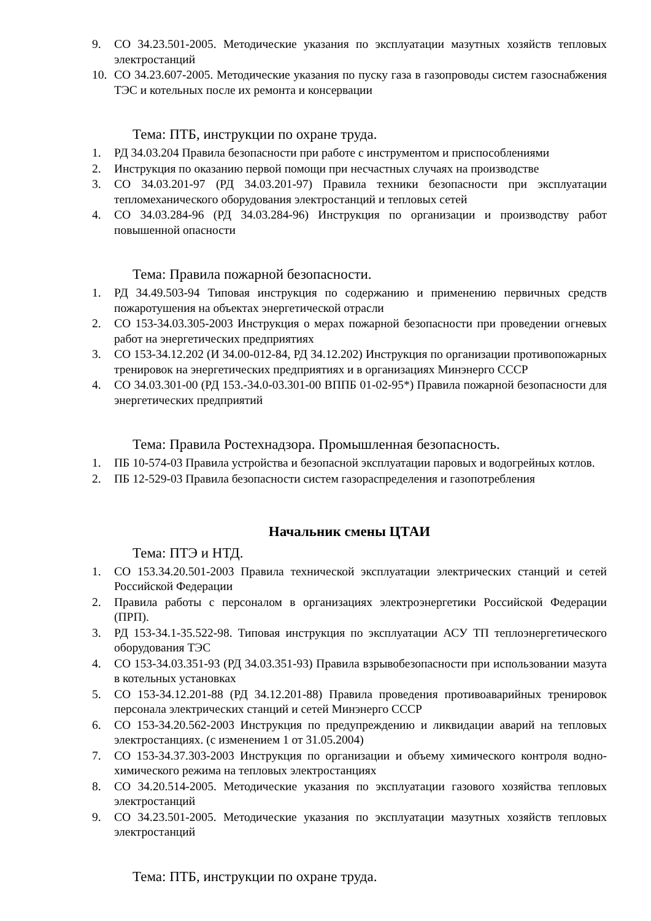9. СО 34.23.501-2005. Методические указания по эксплуатации мазутных хозяйств тепловых электростанций
10. СО 34.23.607-2005. Методические указания по пуску газа в газопроводы систем газоснабжения ТЭС и котельных после их ремонта и консервации
Тема: ПТБ, инструкции по охране труда.
1. РД 34.03.204 Правила безопасности при работе с инструментом и приспособлениями
2. Инструкция по оказанию первой помощи при несчастных случаях на производстве
3. СО 34.03.201-97 (РД 34.03.201-97) Правила техники безопасности при эксплуатации тепломеханического оборудования электростанций и тепловых сетей
4. СО 34.03.284-96 (РД 34.03.284-96) Инструкция по организации и производству работ повышенной опасности
Тема: Правила пожарной безопасности.
1. РД 34.49.503-94 Типовая инструкция по содержанию и применению первичных средств пожаротушения на объектах энергетической отрасли
2. СО 153-34.03.305-2003 Инструкция о мерах пожарной безопасности при проведении огневых работ на энергетических предприятиях
3. СО 153-34.12.202 (И 34.00-012-84, РД 34.12.202) Инструкция по организации противопожарных тренировок на энергетических предприятиях и в организациях Минэнерго СССР
4. СО 34.03.301-00 (РД 153.-34.0-03.301-00 ВППБ 01-02-95*) Правила пожарной безопасности для энергетических предприятий
Тема: Правила Ростехнадзора. Промышленная безопасность.
1. ПБ 10-574-03 Правила устройства и безопасной эксплуатации паровых и водогрейных котлов.
2. ПБ 12-529-03 Правила безопасности систем газораспределения и газопотребления
Начальник смены ЦТАИ
Тема: ПТЭ и НТД.
1. СО 153.34.20.501-2003 Правила технической эксплуатации электрических станций и сетей Российской Федерации
2. Правила работы с персоналом в организациях электроэнергетики Российской Федерации (ПРП).
3. РД 153-34.1-35.522-98. Типовая инструкция по эксплуатации АСУ ТП теплоэнергетического оборудования ТЭС
4. СО 153-34.03.351-93 (РД 34.03.351-93) Правила взрывобезопасности при использовании мазута в котельных установках
5. СО 153-34.12.201-88 (РД 34.12.201-88) Правила проведения противоаварийных тренировок персонала электрических станций и сетей Минэнерго СССР
6. СО 153-34.20.562-2003 Инструкция по предупреждению и ликвидации аварий на тепловых электростанциях. (с изменением 1 от 31.05.2004)
7. СО 153-34.37.303-2003 Инструкция по организации и объему химического контроля водно-химического режима на тепловых электростанциях
8. СО 34.20.514-2005. Методические указания по эксплуатации газового хозяйства тепловых электростанций
9. СО 34.23.501-2005. Методические указания по эксплуатации мазутных хозяйств тепловых электростанций
Тема: ПТБ, инструкции по охране труда.